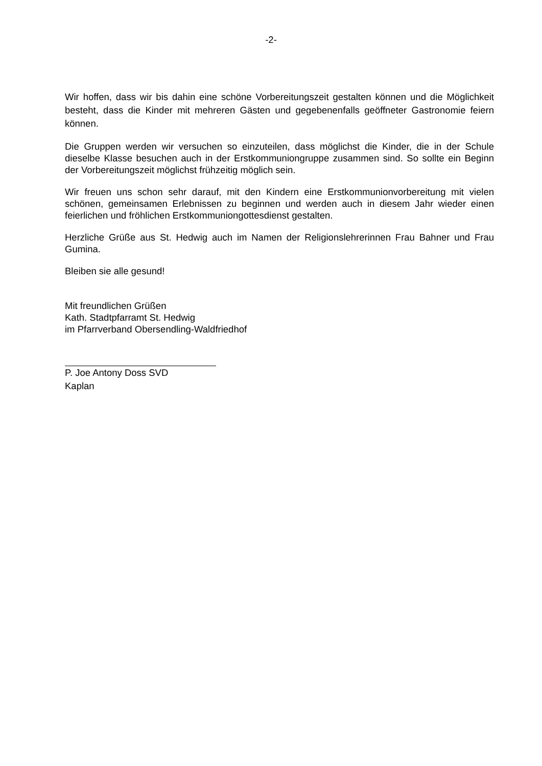-2-
Wir hoffen, dass wir bis dahin eine schöne Vorbereitungszeit gestalten können und die Möglichkeit besteht, dass die Kinder mit mehreren Gästen und gegebenenfalls geöffneter Gastronomie feiern können.
Die Gruppen werden wir versuchen so einzuteilen, dass möglichst die Kinder, die in der Schule dieselbe Klasse besuchen auch in der Erstkommuniongruppe zusammen sind. So sollte ein Beginn der Vorbereitungszeit möglichst frühzeitig möglich sein.
Wir freuen uns schon sehr darauf, mit den Kindern eine Erstkommunionvorbereitung mit vielen schönen, gemeinsamen Erlebnissen zu beginnen und werden auch in diesem Jahr wieder einen feierlichen und fröhlichen Erstkommuniongottesdienst gestalten.
Herzliche Grüße aus St. Hedwig auch im Namen der Religionslehrerinnen Frau Bahner und Frau Gumina.
Bleiben sie alle gesund!
Mit freundlichen Grüßen
Kath. Stadtpfarramt St. Hedwig
im Pfarrverband Obersendling-Waldfriedhof
P. Joe Antony Doss SVD
Kaplan